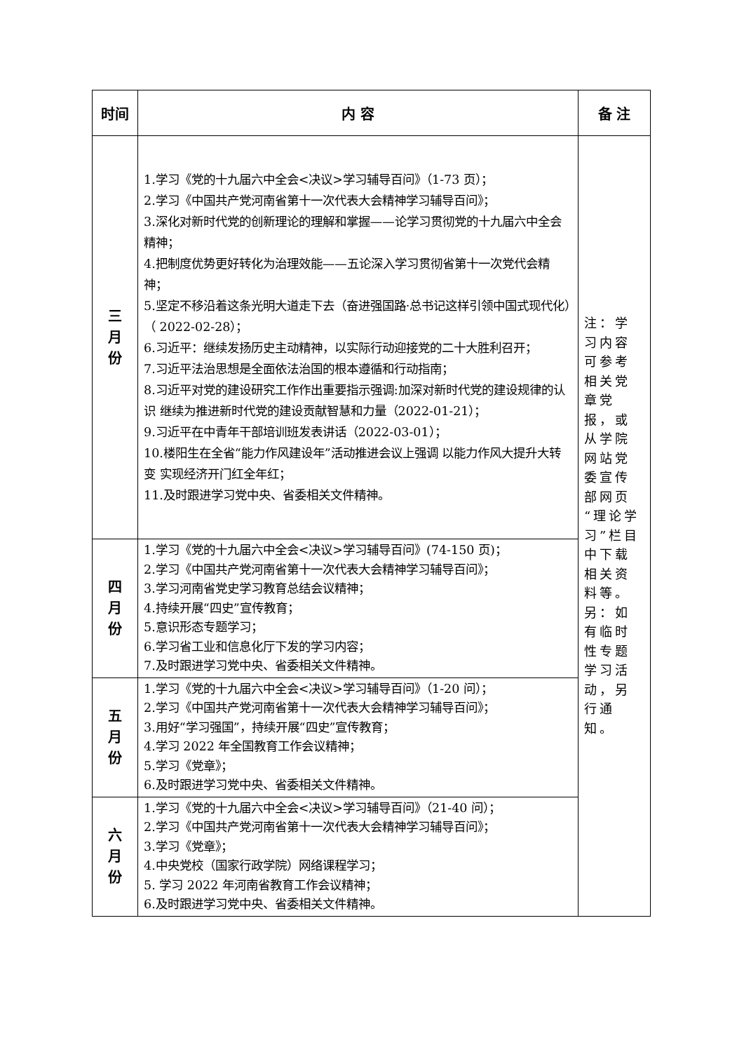| 时间 | 内 容 | 备 注 |
| --- | --- | --- |
| 三 月 份 | 1.学习《党的十九届六中全会<决议>学习辅导百问》（1-73 页）； 2.学习《中国共产党河南省第十一次代表大会精神学习辅导百问》； 3.深化对新时代党的创新理论的理解和掌握——论学习贯彻党的十九届六中全会精神； 4.把制度优势更好转化为治理效能——五论深入学习贯彻省第十一次党代会精神； 5.坚定不移沿着这条光明大道走下去（奋进强国路·总书记这样引领中国式现代化）（ 2022-02-28）； 6.习近平：继续发扬历史主动精神，以实际行动迎接党的二十大胜利召开； 7.习近平法治思想是全面依法治国的根本遵循和行动指南； 8.习近平对党的建设研究工作作出重要指示强调:加深对新时代党的建设规律的认识 继续为推进新时代党的建设贡献智慧和力量（2022-01-21）； 9.习近平在中青年干部培训班发表讲话（2022-03-01）； 10.楼阳生在全省“能力作风建设年”活动推进会议上强调 以能力作风大提升大转变 实现经济开门红全年红； 11.及时跟进学习党中央、省委相关文件精神。 | 注：学习内容可参考相关党章党报，或从学院网站党委宣传部网页“理论学习”栏目中下载相关资料等。另：如有临时性专题学习活动，另行通知。 |
| 四 月 份 | 1.学习《党的十九届六中全会<决议>学习辅导百问》(74-150 页)； 2.学习《中国共产党河南省第十一次代表大会精神学习辅导百问》； 3.学习河南省党史学习教育总结会议精神； 4.持续开展“四史”宣传教育； 5.意识形态专题学习； 6.学习省工业和信息化厅下发的学习内容； 7.及时跟进学习党中央、省委相关文件精神。 | |
| 五 月 份 | 1.学习《党的十九届六中全会<决议>学习辅导百问》（1-20 问）； 2.学习《中国共产党河南省第十一次代表大会精神学习辅导百问》； 3.用好“学习强国”，持续开展“四史”宣传教育； 4.学习 2022 年全国教育工作会议精神； 5.学习《党章》； 6.及时跟进学习党中央、省委相关文件精神。 | |
| 六 月 份 | 1.学习《党的十九届六中全会<决议>学习辅导百问》（21-40 问）； 2.学习《中国共产党河南省第十一次代表大会精神学习辅导百问》； 3.学习《党章》； 4.中央党校（国家行政学院）网络课程学习； 5. 学习 2022 年河南省教育工作会议精神； 6.及时跟进学习党中央、省委相关文件精神。 | |